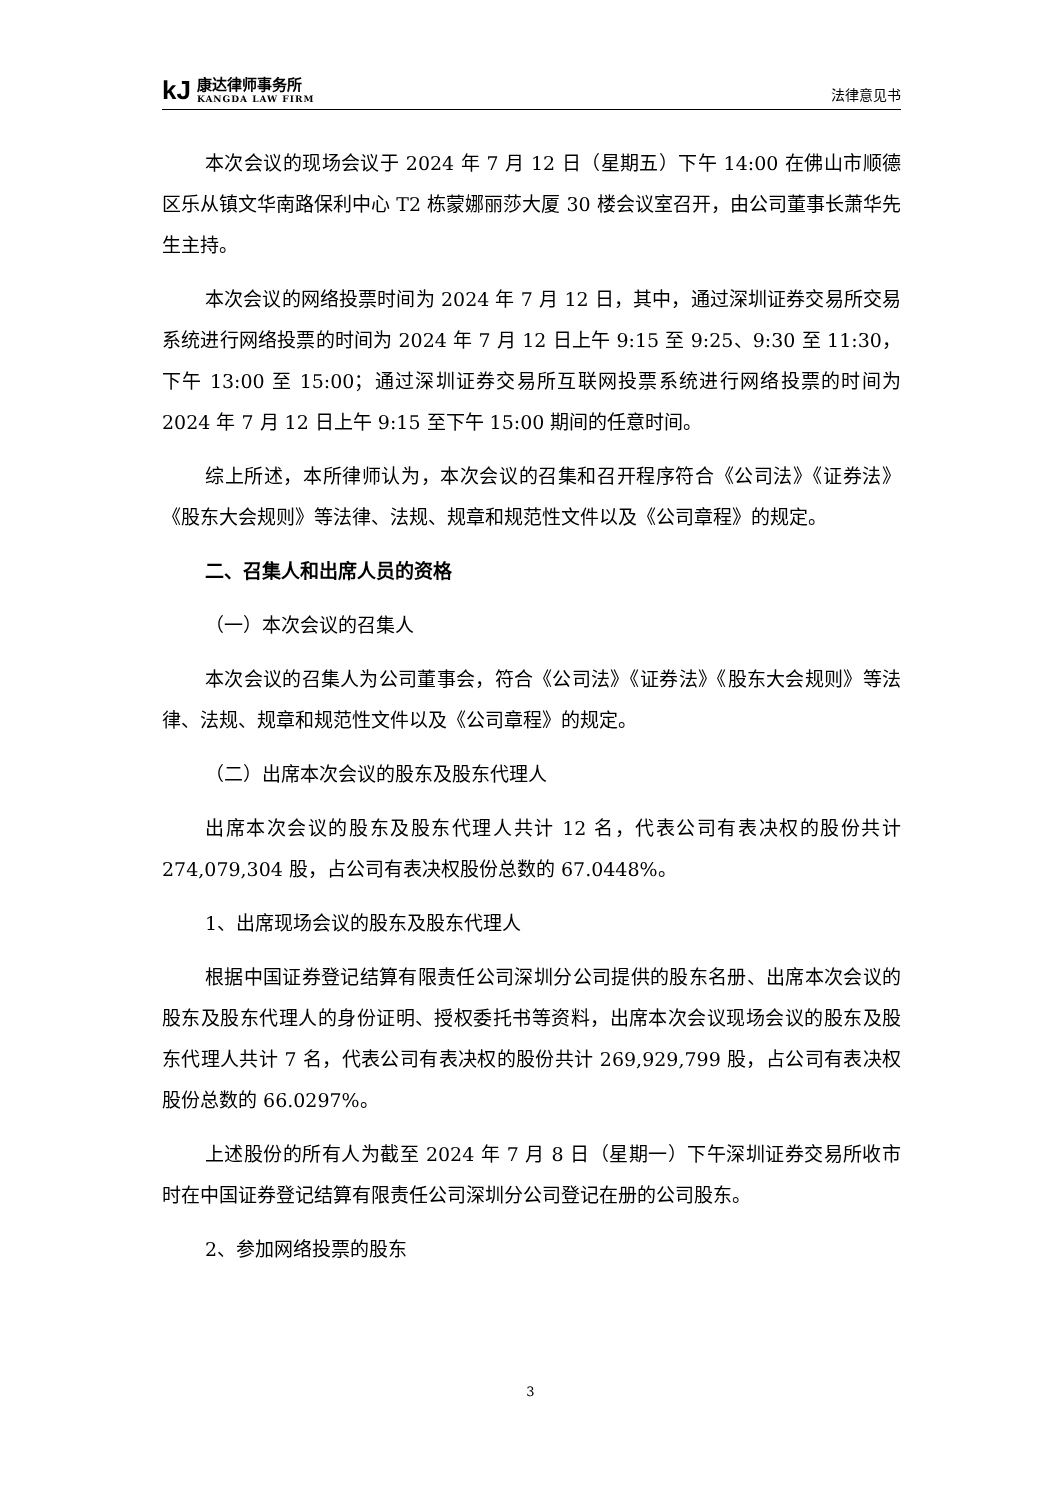kJ
康达律师事务所
KANGDA LAW FIRM
法律意见书
本次会议的现场会议于 2024 年 7 月 12 日（星期五）下午 14:00 在佛山市顺德区乐从镇文华南路保利中心 T2 栋蒙娜丽莎大厦 30 楼会议室召开，由公司董事长萧华先生主持。
本次会议的网络投票时间为 2024 年 7 月 12 日，其中，通过深圳证券交易所交易系统进行网络投票的时间为 2024 年 7 月 12 日上午 9:15 至 9:25、9:30 至 11:30，下午 13:00 至 15:00；通过深圳证券交易所互联网投票系统进行网络投票的时间为 2024 年 7 月 12 日上午 9:15 至下午 15:00 期间的任意时间。
综上所述，本所律师认为，本次会议的召集和召开程序符合《公司法》《证券法》《股东大会规则》等法律、法规、规章和规范性文件以及《公司章程》的规定。
二、召集人和出席人员的资格
（一）本次会议的召集人
本次会议的召集人为公司董事会，符合《公司法》《证券法》《股东大会规则》等法律、法规、规章和规范性文件以及《公司章程》的规定。
（二）出席本次会议的股东及股东代理人
出席本次会议的股东及股东代理人共计 12 名，代表公司有表决权的股份共计 274,079,304 股，占公司有表决权股份总数的 67.0448%。
1、出席现场会议的股东及股东代理人
根据中国证券登记结算有限责任公司深圳分公司提供的股东名册、出席本次会议的股东及股东代理人的身份证明、授权委托书等资料，出席本次会议现场会议的股东及股东代理人共计 7 名，代表公司有表决权的股份共计 269,929,799 股，占公司有表决权股份总数的 66.0297%。
上述股份的所有人为截至 2024 年 7 月 8 日（星期一）下午深圳证券交易所收市时在中国证券登记结算有限责任公司深圳分公司登记在册的公司股东。
2、参加网络投票的股东
3